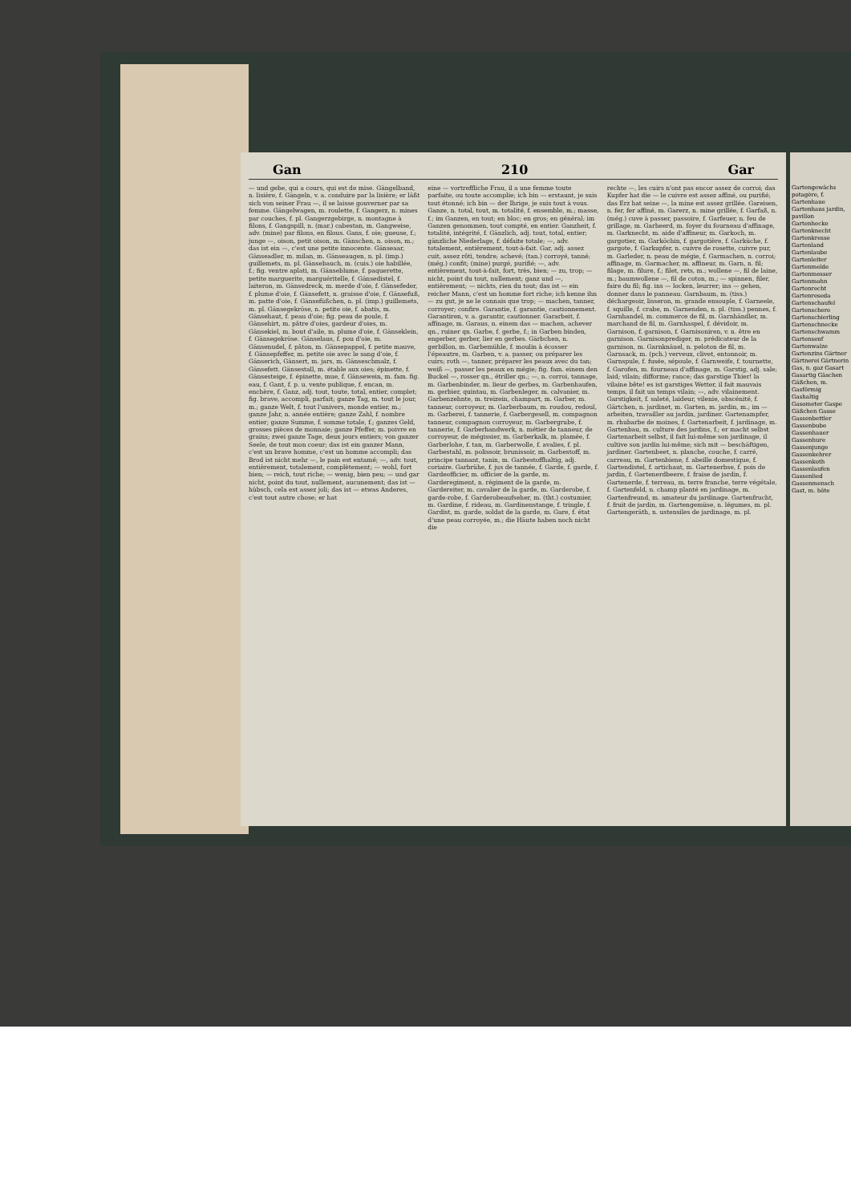Gan 210 Gar
— und gebe, qui a cours, qui est de mise. Gängelband, n. lisière, f. Gängeln, v. a. conduire par la lisière; er läßt sich von seiner Frau —, il se laisse gouverner par sa femme. Gängelwagen, m. roulette, f. Gangerz, n. mines par couches, f. pl. Gangerzgebirge, n. montagne à filons, f. Gangspill, n. (mar.) cabestan, m. Gangweise, adv. (mine) par filons, en filous. Gans, f. oie; gueuse, f.; junge —, oison, petit oison, m. Gänschen, n. oison, m.; das ist ein —, c'est une petite innocente. Gänseaar, Gänseadler, m. milan, m. Gänseaugen, n. pl. (imp.) guillemets, m. pl. Gänsebauch, m. (cuis.) oie habillée, f.; fig. ventre aplati, m. Gänseblume, f. paquerette, petite marguerite, marguéritelle, f. Gänsedistel, f. laiteron, m. Gänsedreck, m. merde d'oie, f. Gänsefeder, f. plume d'oie, f. Gänsefett, n. graisse d'oie, f. Gänsefuß, m. patte d'oie, f. Gänsefüßchen, n. pl. (imp.) guillemets, m. pl. Gänsegekröse, n. petite oie, f. abatis, m. Gänsehaut, f. peau d'oie; fig. peau de poule, f. Gänsehirt, m. pâtre d'oies, gardeur d'oies, m. Gänsekiel, m. bout d'aile, m. plume d'oie, f. Gänseklein, f. Gänsegekröse. Gänselaus, f. pou d'oie, m. Gänsenudel, f. pâton, m. Gänsepappel, f. petite mauve, f. Gänsepfeffer, m. petite oie avec le sang d'oie, f. Gänserich, Gänsert, m. jars, m. Gänseschmalz, f. Gänsefett. Gänsestall, m. étable aux oies; épinette, f. Gänsesteige, f. épinette, mue, f. Gänsewein, m. fam. fig. eau, f. Gant, f. p. u. vente publique, f. encan, m. enchère, f. Ganz, adj. tout, toute, total, entier, complet; fig. brave, accompli, parfait; ganze Tag, m. tout le jour, m.; ganze Welt, f. tout l'univers, monde entier, m.; ganze Jahr, n. année entière; ganze Zahl, f. nombre entier; ganze Summe, f. somme totale, f.; ganzes Geld, grosses pièces de monnaie; ganze Pfeffer, m. poivre en grains; zwei ganze Tage, deux jours entiers; von ganzer Seele, de tout mon coeur; das ist ein ganzer Mann, c'est un brave homme, c'est un homme accompli; das Brod ist nicht mehr —, le pain est entamé; —, adv. tout, entièrement, totalement, complètement; — wohl, fort bien; — reich, tout riche; — wenig, bien peu; — und gar nicht, point du tout, nullement, aucunement; das ist — hübsch, cela est assez joli; das ist — etwas Anderes, c'est tout autre chose; er hat
eine — vortreffliche Frau, il a une femme toute parfaite, ou toute accomplie; ich bin — erstaunt, je suis tout étonné; ich bin — der Ihrige, je suis tout à vous. Ganze, n. total, tout, m. totalité, f. ensemble, m.; masse, f.; im Ganzen, en tout; en bloc; en gros; en général; im Ganzen genommen, tout compté, en entier. Ganzheit, f. totalité, intégrité, f. Gänzlich, adj. tout, total, entier; gänzliche Niederlage, f. défaite totale; —, adv. totalement, entièrement, tout-à-fait. Gar, adj. assez cuit, assez rôti, tendre; achevé; (tan.) corroyé, tanné; (még.) confit; (mine) purgé, purifié; —, adv. entièrement, tout-à-fait, fort, très, bien; — zu, trop; — nicht, point du tout, nullement; ganz und —, entièrement; — nichts, rien du tout; das ist — ein reicher Mann, c'est un homme fort riche; ich kenne ihn — zu gut, je ne le connais que trop; — machen, tanner, corroyer; confire. Garantie, f. garantie, cautionnement. Garantiren, v. a. garantir, cautionner. Gararbeit, f. affinage, m. Garaus, n. einem das — machen, achever qn., ruiner qn. Garbe, f. gerbe, f.; in Garben binden, engerber, gerber, lier en gerbes. Gärbchen, n. gerbillon, m. Garbemühle, f. moulin à écosser l'épeautre, m. Garben, v. a. passer, ou préparer les cuirs; roth —, tanner, préparer les peaux avec du tan; weiß —, passer les peaux en mégie; fig. fam. einem den Buckel —, rosser qn., étriller qn.; —, n. corroi, tannage, m. Garbenbinder, m. lieur de gerbes, m. Garbenhaufen, m. gerbier, quintau, m. Garbenleger, m. calvanier, m. Garbenzehnte, m. treizein, champart, m. Garber, m. tanneur, corroyeur, m. Garberbaum, m. roudou, redoul, m. Garberei, f. tannerie, f. Garbergesell, m. compagnon tanneur, compagnon corroyeur, m. Garbergrube, f. tannerie, f. Garberhandwerk, n. métier de tanneur, de corroyeur, de mégissier, m. Garberkalk, m. plamée, f. Garberlohe, f. tan, m. Garberwolle, f. avalies, f. pl. Garbestahl, m. polissoir, brunissoir, m. Garbestoff, m. principe tannant, tanin, m. Garbestoffhaltig, adj. coriaire. Garbrühe, f. jus de tannée, f. Garde, f. garde, f. Gardeofficier, m. officier de la garde, m. Garderegiment, n. régiment de la garde, m. Gardereiter, m. cavalier de la garde, m. Garderobe, f. garde-robe, f. Garderobeaufseher, m. (tht.) costumier, m. Gardine, f. rideau, m. Gardinenstange, f. tringle, f. Gardist, m. garde, soldat de la garde, m. Gare, f. état d'une peau corroyée, m.; die Häute haben noch nicht die
rechte —, les cuirs n'ont pas encor assez de corroi; das Kupfer hat die — le cuivre est assez affiné, ou purifié; das Erz hat seine —, la mine est assez grillée. Gareisen, n. fer, fer affiné, m. Garerz, n. mine grillée, f. Garfaß, n. (még.) cuve à passer, passoire, f. Garfeuer, n. feu de grillage, m. Garheerd, m. foyer du fourneau d'affinage, m. Garknecht, m. aide d'affineur, m. Garkoch, m. gargotier, m. Garköchin, f. gargotière, f. Garküche, f. gargote, f. Garkupfer, n. cuivre de rosette, cuivre pur, m. Garleder, n. peau de mégie, f. Garmachen, n. corroi; affinage, m. Garmacher, m. affineur, m. Garn, n. fil; filage, m. filure, f.; filet, rets, m.; wollene —, fil de laine, m.; baumwollene —, fil de coton, m.; — spinnen, filer, faire du fil; fig. ins — locken, leurrer; ins — gehen, donner dans le panneau. Garnbaum, m. (tiss.) déchargeoir, lisseron, m. grande ensouple, f. Garneele, f. squille, f. crabe, m. Garnenden, n. pl. (tiss.) pennes, f. Garnhandel, m. commerce de fil, m. Garnhändler, m. marchand de fil, m. Garnhaspel, f. dévidoir, m. Garnison, f. garnison, f. Garnisoniren, v. n. être en garnison. Garnisonprediger, m. prédicateur de la garnison, m. Garnknäuel, n. peloton de fil, m. Garnsack, m. (pch.) verveux, clivet, entonnoir, m. Garnspule, f. fusée, sépoule, f. Garnweife, f. tournette, f. Garofen, m. fourneau d'affinage, m. Garstig, adj. sale; laid; vilain; difforme; rance; das garstige Thier! la vilaine bête! es ist garstiges Wetter, il fait mauvais temps, il fait un temps vilain; —, adv. vilainement. Garstigkeit, f. saleté, laideur, vilenie, obscénité, f. Gärtchen, n. jardinet, m. Garten, m. jardin, m.; im — arbeiten, travailler au jardin, jardiner. Gartenampfer, m. rhubarbe de moines, f. Gartenarbeit, f. jardinage, m. Gartenbau, m. culture des jardins, f.; er macht selbst Gartenarbeit selbst, il fait lui-même son jardinage, il cultive son jardin lui-même; sich mit — beschäftigen, jardiner. Gartenbeet, n. planche, couche, f. carré, carreau, m. Gartenbiene, f. abeille domestique, f. Gartendistel, f. artichaut, m. Gartenerbse, f. pois de jardin, f. Gartenerdbeere, f. fraise de jardin, f. Gartenerde, f. terreau, m. terre franche, terre végétale, f. Gartenfeld, n. champ planté en jardinage, m. Gartenfreund, m. amateur du jardinage. Gartenfrucht, f. fruit de jardin, m. Gartengemüse, n. légumes, m. pl. Gartengeräth, n. ustensiles de jardinage, m. pl.
Gartengewächs potagère, f. Gartenhaue Gartenhaus jardin, pavillon Gartenhecke Gartenknecht Gartenkresse Gartenland Gartenlaube Gartenleiter Gartenmelde Gartenmesser Gartenmohn Gartenrecht Gartenreseda Gartenschaufel Gartenschere Gartenschierling Gartenschnecke Gartenschwamm Gartensenf Gartenwalze Gartenzins Gärtner Gärtnerei Gärtnerin Gas, n. gaz Gasart Gasartig Gäschen Gäßchen, m. Gasförmig Gashaltig Gasometer Gaspe Gäßchen Gasse Gassenbettler Gassenbube Gassenhauer Gassenhure Gassenjunge Gassenkehrer Gassenkoth Gassenlaufen Gassenlied Gassenmensch Gast, m. hôte